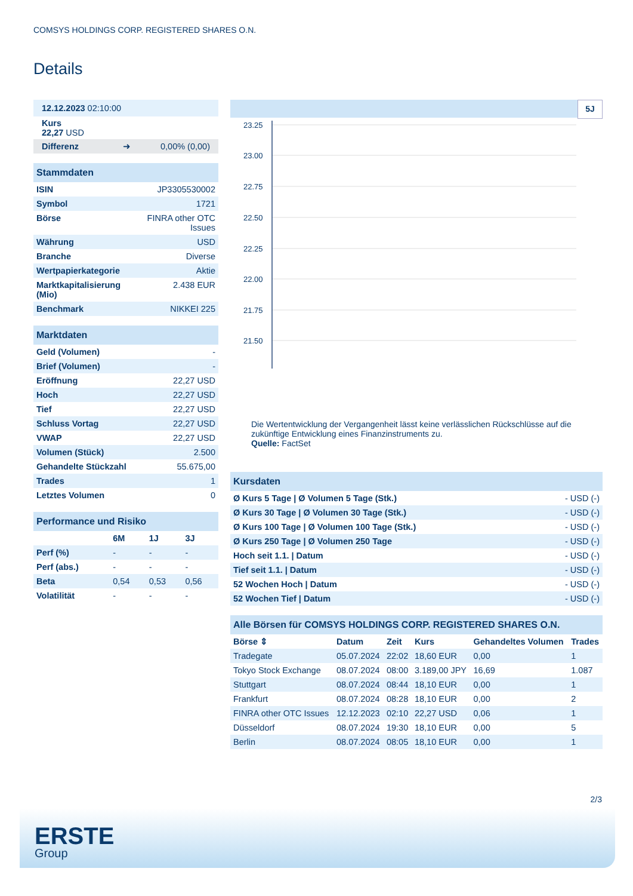COMSYS HOLDINGS CORP. REGISTERED SHARES O.N.
Details
| 12.12.2023 02:10:00 |
| Kurs 22,27 USD |
| Differenz ➜ 0,00% (0,00) |
| Stammdaten | |
| ISIN | JP3305530002 |
| Symbol | 1721 |
| Börse | FINRA other OTC Issues |
| Währung | USD |
| Branche | Diverse |
| Wertpapierkategorie | Aktie |
| Marktkapitalisierung (Mio) | 2.438 EUR |
| Benchmark | NIKKEI 225 |
| Marktdaten | |
| Geld (Volumen) | - |
| Brief (Volumen) | - |
| Eröffnung | 22,27 USD |
| Hoch | 22,27 USD |
| Tief | 22,27 USD |
| Schluss Vortag | 22,27 USD |
| VWAP | 22,27 USD |
| Volumen (Stück) | 2.500 |
| Gehandelte Stückzahl | 55.675,00 |
| Trades | 1 |
| Letztes Volumen | 0 |
| Performance und Risiko | | | |
| | 6M | 1J | 3J |
| Perf (%) | - | - | - |
| Perf (abs.) | - | - | - |
| Beta | 0,54 | 0,53 | 0,56 |
| Volatilität | - | - | - |
5J
23.25
23.00
22.75
22.50
22.25
22.00
21.75
21.50
Die Wertentwicklung der Vergangenheit lässt keine verlässlichen Rückschlüsse auf die zukünftige Entwicklung eines Finanzinstruments zu.
Quelle: FactSet
| Kursdaten | |
| Ø Kurs 5 Tage / Ø Volumen 5 Tage (Stk.) | - USD (-) |
| Ø Kurs 30 Tage / Ø Volumen 30 Tage (Stk.) | - USD (-) |
| Ø Kurs 100 Tage / Ø Volumen 100 Tage (Stk.) | - USD (-) |
| Ø Kurs 250 Tage / Ø Volumen 250 Tage | - USD (-) |
| Hoch seit 1.1. / Datum | - USD (-) |
| Tief seit 1.1. / Datum | - USD (-) |
| 52 Wochen Hoch / Datum | - USD (-) |
| 52 Wochen Tief / Datum | - USD (-) |
| Alle Börsen für COMSYS HOLDINGS CORP. REGISTERED SHARES O.N. | | | | | |
| Börse ⇕ | Datum | Zeit | Kurs | Gehandeltes Volumen | Trades |
| Tradegate | 05.07.2024 | 22:02 | 18,60 EUR | 0,00 | 1 |
| Tokyo Stock Exchange | 08.07.2024 | 08:00 | 3.189,00 JPY | 16,69 | 1.087 |
| Stuttgart | 08.07.2024 | 08:44 | 18,10 EUR | 0,00 | 1 |
| Frankfurt | 08.07.2024 | 08:28 | 18,10 EUR | 0,00 | 2 |
| FINRA other OTC Issues | 12.12.2023 | 02:10 | 22,27 USD | 0,06 | 1 |
| Düsseldorf | 08.07.2024 | 19:30 | 18,10 EUR | 0,00 | 5 |
| Berlin | 08.07.2024 | 08:05 | 18,10 EUR | 0,00 | 1 |
2/3
ERSTE
Group